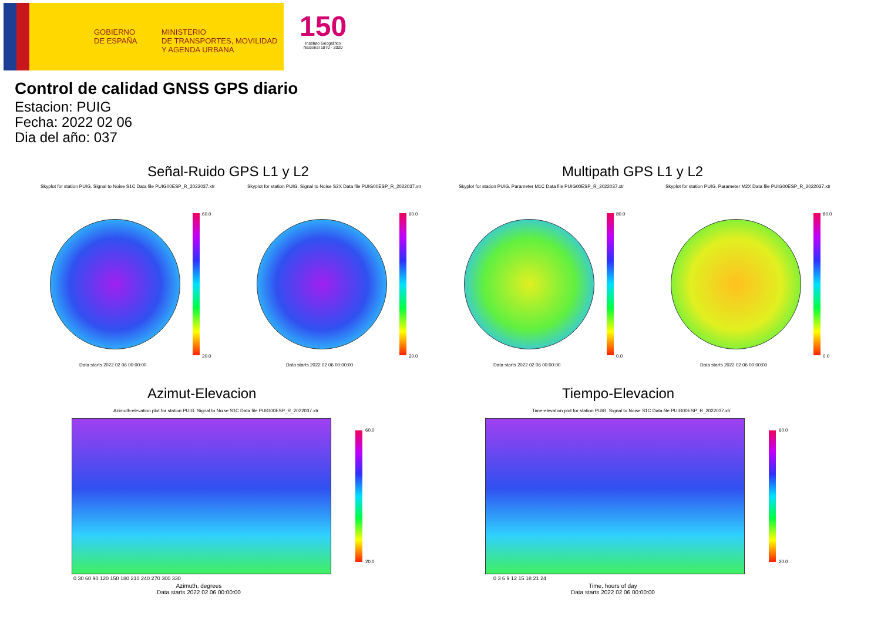GOBIERNO
DE ESPAÑA
MINISTERIO
DE TRANSPORTES, MOVILIDAD
Y AGENDA URBANA
150
Instituto Geográfico Nacional 1870 · 2020
Control de calidad GNSS GPS diario
Estacion: PUIG
Fecha: 2022 02 06
Dia del año: 037
Señal-Ruido GPS L1 y L2 Multipath GPS L1 y L2
Skyplot for station PUIG. Signal to Noise S1C Data file PUIG00ESP_R_2022037.xtr
Skyplot for station PUIG. Signal to Noise S2X Data file PUIG00ESP_R_2022037.xtr
Skyplot for station PUIG. Parameter M1C Data file PUIG00ESP_R_2022037.xtr
Skyplot for station PUIG. Parameter M2X Data file PUIG00ESP_R_2022037.xtr
60.0
20.0
60.0
20.0
80.0
0.0
80.0
0.0
Data starts 2022 02 06 00:00:00
Data starts 2022 02 06 00:00:00
Data starts 2022 02 06 00:00:00
Data starts 2022 02 06 00:00:00
Azimut-Elevacion Tiempo-Elevacion
Azimuth-elevation plot for station PUIG. Signal to Noise S1C Data file PUIG00ESP_R_2022037.xtr
Time-elevation plot for station PUIG. Signal to Noise S1C Data file PUIG00ESP_R_2022037.xtr
60.0
20.0
60.0
20.0
0 30 60 90 120 150 180 210 240 270 300 330
Azimuth, degrees
Data starts 2022 02 06 00:00:00
0 3 6 9 12 15 18 21 24
Time, hours of day
Data starts 2022 02 06 00:00:00